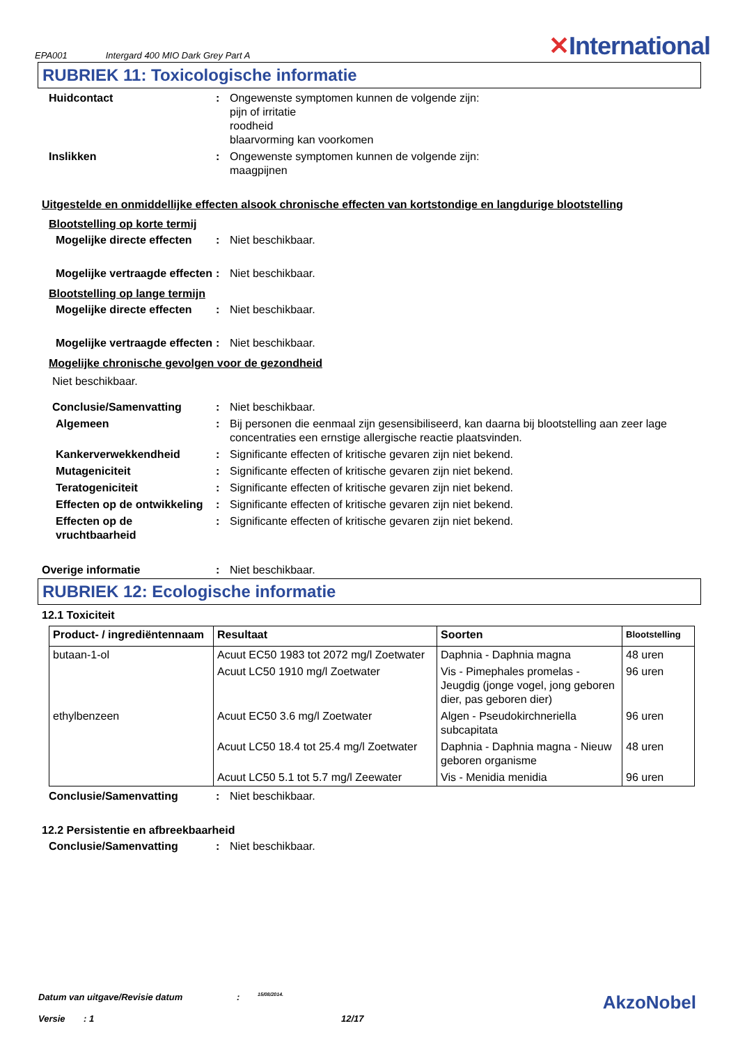EPA001 Intergard 400 MIO Dark Grey Part A ✕International
RUBRIEK 11: Toxicologische informatie
Huidcontact : Ongewenste symptomen kunnen de volgende zijn:
pijn of irritatie
roodheid
blaarvorming kan voorkomen
Inslikken : Ongewenste symptomen kunnen de volgende zijn:
maagpijnen
Uitgestelde en onmiddellijke effecten alsook chronische effecten van kortstondige en langdurige blootstelling
Blootstelling op korte termij
Mogelijke directe effecten
: Niet beschikbaar.
Mogelijke vertraagde effecten
: Niet beschikbaar.
Blootstelling op lange termijn
Mogelijke directe effecten
: Niet beschikbaar.
Mogelijke vertraagde effecten
: Niet beschikbaar.
Mogelijke chronische gevolgen voor de gezondheid
Niet beschikbaar.
Conclusie/Samenvatting : Niet beschikbaar.
Algemeen : Bij personen die eenmaal zijn gesensibiliseerd, kan daarna bij blootstelling aan zeer lage concentraties een ernstige allergische reactie plaatsvinden.
Kankerverwekkendheid : Significante effecten of kritische gevaren zijn niet bekend.
Mutageniciteit : Significante effecten of kritische gevaren zijn niet bekend.
Teratogeniciteit : Significante effecten of kritische gevaren zijn niet bekend.
Effecten op de ontwikkeling
: Significante effecten of kritische gevaren zijn niet bekend.
Effecten op de vruchtbaarheid
: Significante effecten of kritische gevaren zijn niet bekend.
Overige informatie : Niet beschikbaar.
RUBRIEK 12: Ecologische informatie
12.1 Toxiciteit
| Product- / ingrediëntennaam | Resultaat | Soorten | Blootstelling |
| --- | --- | --- | --- |
| butaan-1-ol | Acuut EC50 1983 tot 2072 mg/l Zoetwater | Daphnia - Daphnia magna | 48 uren |
| | Acuut LC50 1910 mg/l Zoetwater | Vis - Pimephales promelas - Jeugdig (jonge vogel, jong geboren dier, pas geboren dier) | 96 uren |
| ethylbenzeen | Acuut EC50 3.6 mg/l Zoetwater | Algen - Pseudokirchneriella subcapitata | 96 uren |
| | Acuut LC50 18.4 tot 25.4 mg/l Zoetwater | Daphnia - Daphnia magna - Nieuw geboren organisme | 48 uren |
| | Acuut LC50 5.1 tot 5.7 mg/l Zeewater | Vis - Menidia menidia | 96 uren |
Conclusie/Samenvatting : Niet beschikbaar.
12.2 Persistentie en afbreekbaarheid
Conclusie/Samenvatting : Niet beschikbaar.
Datum van uitgave/Revisie datum: 15/08/2014. AkzoNobel
Versie: 1 12/17